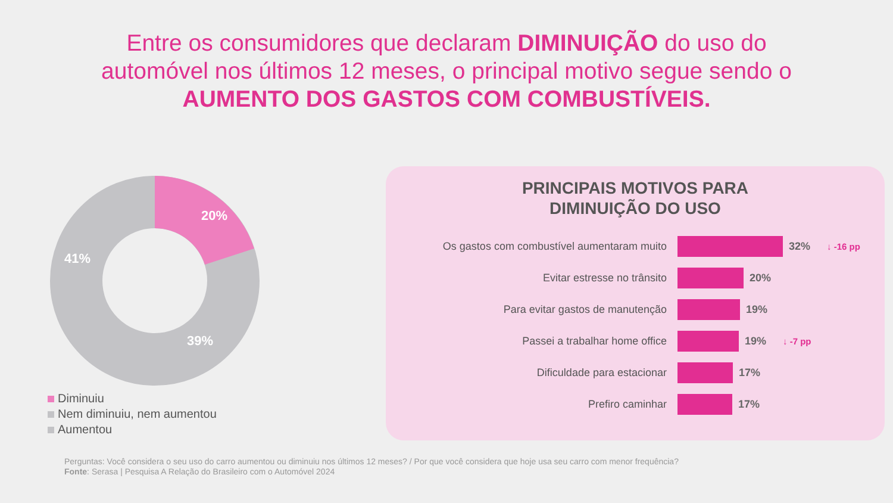Entre os consumidores que declaram DIMINUIÇÃO do uso do
automóvel nos últimos 12 meses, o principal motivo segue sendo o
AUMENTO DOS GASTOS COM COMBUSTÍVEIS.
20%
39%
41%
Diminuiu
Nem diminuiu, nem aumentou
Aumentou
PRINCIPAIS MOTIVOS PARA
DIMINUIÇÃO DO USO
Os gastos com combustível aumentaram muito 32% ↓ -16 pp
Evitar estresse no trânsito 20%
Para evitar gastos de manutenção 19%
Passei a trabalhar home office 19% ↓ -7 pp
Dificuldade para estacionar 17%
Prefiro caminhar 17%
Perguntas: Você considera o seu uso do carro aumentou ou diminuiu nos últimos 12 meses? / Por que você considera que hoje usa seu carro com menor frequência?
Fonte: Serasa | Pesquisa A Relação do Brasileiro com o Automóvel 2024